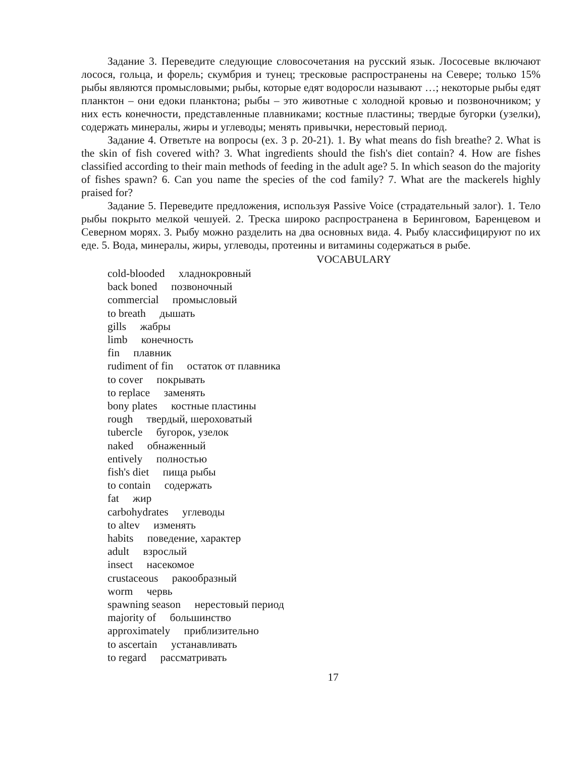Задание 3. Переведите следующие словосочетания на русский язык. Лососевые включают лосося, гольца, и форель; скумбрия и тунец; тресковые распространены на Севере; только 15% рыбы являются промысловыми; рыбы, которые едят водоросли называют …; некоторые рыбы едят планктон – они едоки планктона; рыбы – это животные с холодной кровью и позвоночником; у них есть конечности, представленные плавниками; костные пластины; твердые бугорки (узелки), содержать минералы, жиры и углеводы; менять привычки, нерестовый период.
Задание 4. Ответьте на вопросы (ex. 3 p. 20-21). 1. By what means do fish breathe? 2. What is the skin of fish covered with? 3. What ingredients should the fish's diet contain? 4. How are fishes classified according to their main methods of feeding in the adult age? 5. In which season do the majority of fishes spawn? 6. Can you name the species of the cod family? 7. What are the mackerels highly praised for?
Задание 5. Переведите предложения, используя Passive Voice (страдательный залог). 1. Тело рыбы покрыто мелкой чешуей. 2. Треска широко распространена в Беринговом, Баренцевом и Северном морях. 3. Рыбу можно разделить на два основных вида. 4. Рыбу классифицируют по их еде. 5. Вода, минералы, жиры, углеводы, протеины и витамины содержаться в рыбе.
VOCABULARY
cold-blooded хладнокровный
back boned позвоночный
commercial промысловый
to breath дышать
gills жабры
limb конечность
fin плавник
rudiment of fin остаток от плавника
to cover покрывать
to replace заменять
bony plates костные пластины
rough твердый, шероховатый
tubercle бугорок, узелок
naked обнаженный
entively полностью
fish's diet пища рыбы
to contain содержать
fat жир
carbohydrates углеводы
to altev изменять
habits поведение, характер
adult взрослый
insect насекомое
crustaceous ракообразный
worm червь
spawning season нерестовый период
majority of большинство
approximately приблизительно
to ascertain устанавливать
to regard рассматривать
17